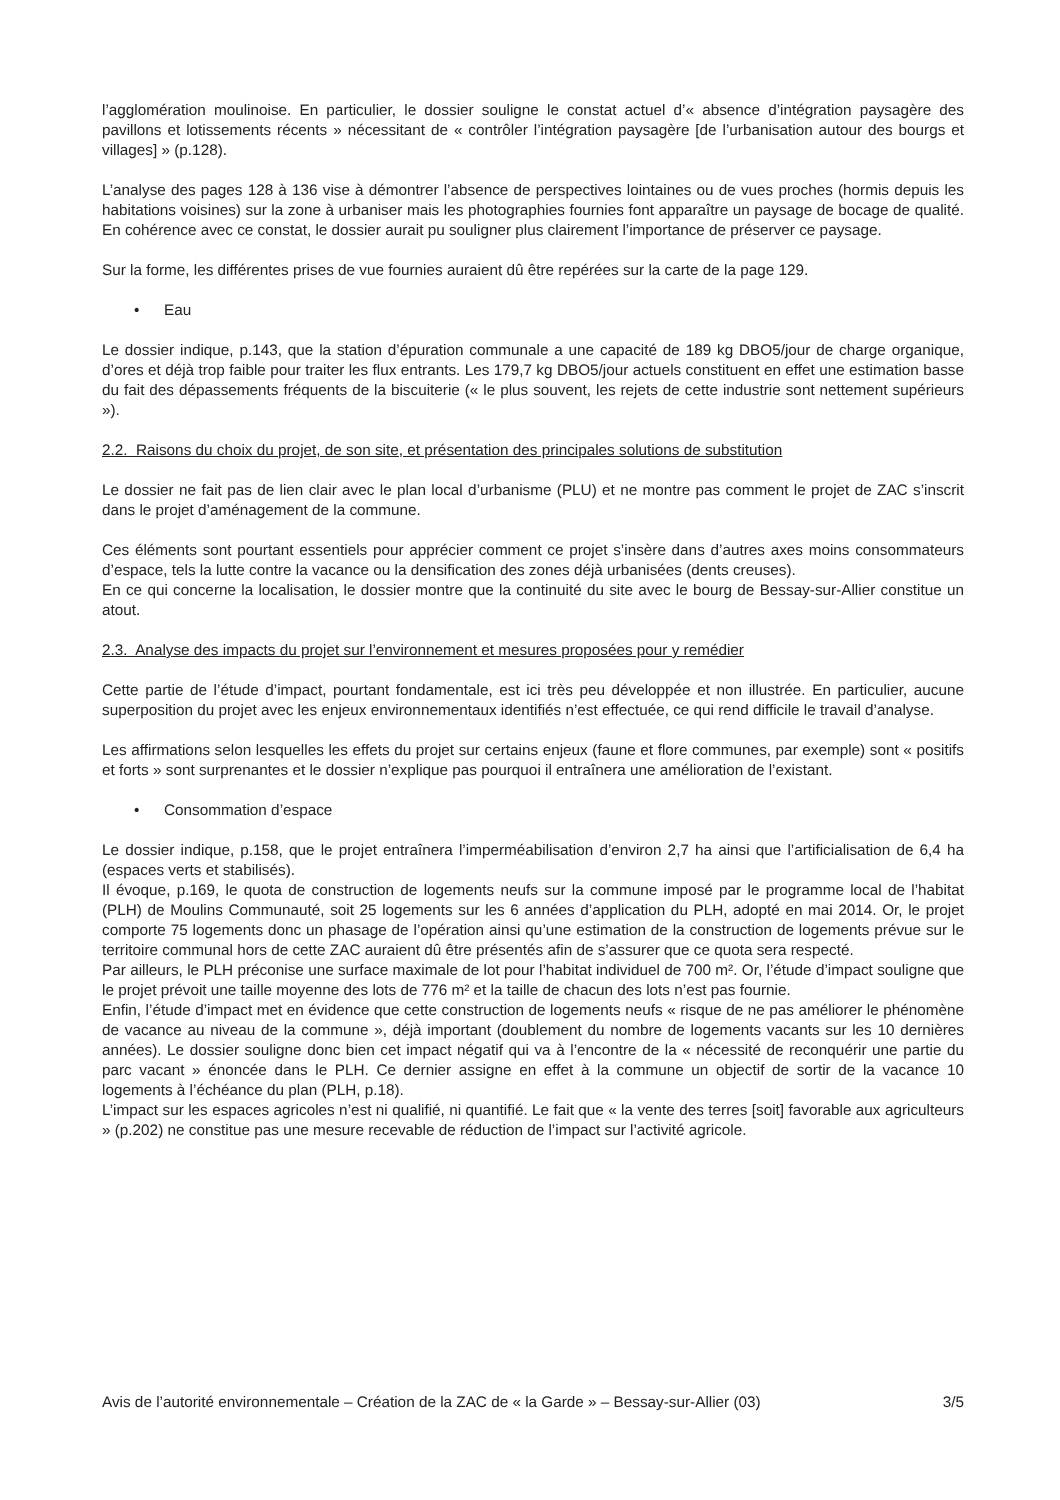l’agglomération moulinoise. En particulier, le dossier souligne le constat actuel d’« absence d’intégration paysagère des pavillons et lotissements récents » nécessitant de « contrôler l’intégration paysagère [de l’urbanisation autour des bourgs et villages] » (p.128).
L’analyse des pages 128 à 136 vise à démontrer l’absence de perspectives lointaines ou de vues proches (hormis depuis les habitations voisines) sur la zone à urbaniser mais les photographies fournies font apparaître un paysage de bocage de qualité. En cohérence avec ce constat, le dossier aurait pu souligner plus clairement l’importance de préserver ce paysage.
Sur la forme, les différentes prises de vue fournies auraient dû être repérées sur la carte de la page 129.
• Eau
Le dossier indique, p.143, que la station d’épuration communale a une capacité de 189 kg DBO5/jour de charge organique, d’ores et déjà trop faible pour traiter les flux entrants. Les 179,7 kg DBO5/jour actuels constituent en effet une estimation basse du fait des dépassements fréquents de la biscuiterie (« le plus souvent, les rejets de cette industrie sont nettement supérieurs »).
2.2. Raisons du choix du projet, de son site, et présentation des principales solutions de substitution
Le dossier ne fait pas de lien clair avec le plan local d’urbanisme (PLU) et ne montre pas comment le projet de ZAC s’inscrit dans le projet d’aménagement de la commune.
Ces éléments sont pourtant essentiels pour apprécier comment ce projet s’insère dans d’autres axes moins consommateurs d’espace, tels la lutte contre la vacance ou la densification des zones déjà urbanisées (dents creuses).
En ce qui concerne la localisation, le dossier montre que la continuité du site avec le bourg de Bessay-sur-Allier constitue un atout.
2.3. Analyse des impacts du projet sur l’environnement et mesures proposées pour y remédier
Cette partie de l’étude d’impact, pourtant fondamentale, est ici très peu développée et non illustrée. En particulier, aucune superposition du projet avec les enjeux environnementaux identifiés n’est effectuée, ce qui rend difficile le travail d’analyse.
Les affirmations selon lesquelles les effets du projet sur certains enjeux (faune et flore communes, par exemple) sont « positifs et forts » sont surprenantes et le dossier n’explique pas pourquoi il entraînera une amélioration de l’existant.
• Consommation d’espace
Le dossier indique, p.158, que le projet entraînera l’imperméabilisation d’environ 2,7 ha ainsi que l’artificialisation de 6,4 ha (espaces verts et stabilisés).
Il évoque, p.169, le quota de construction de logements neufs sur la commune imposé par le programme local de l’habitat (PLH) de Moulins Communauté, soit 25 logements sur les 6 années d’application du PLH, adopté en mai 2014. Or, le projet comporte 75 logements donc un phasage de l’opération ainsi qu’une estimation de la construction de logements prévue sur le territoire communal hors de cette ZAC auraient dû être présentés afin de s’assurer que ce quota sera respecté.
Par ailleurs, le PLH préconise une surface maximale de lot pour l’habitat individuel de 700 m². Or, l’étude d’impact souligne que le projet prévoit une taille moyenne des lots de 776 m² et la taille de chacun des lots n’est pas fournie.
Enfin, l’étude d’impact met en évidence que cette construction de logements neufs « risque de ne pas améliorer le phénomène de vacance au niveau de la commune », déjà important (doublement du nombre de logements vacants sur les 10 dernières années). Le dossier souligne donc bien cet impact négatif qui va à l’encontre de la « nécessité de reconquérir une partie du parc vacant » énoncée dans le PLH. Ce dernier assigne en effet à la commune un objectif de sortir de la vacance 10 logements à l’échéance du plan (PLH, p.18).
L’impact sur les espaces agricoles n’est ni qualifié, ni quantifié. Le fait que « la vente des terres [soit] favorable aux agriculteurs » (p.202) ne constitue pas une mesure recevable de réduction de l’impact sur l’activité agricole.
Avis de l’autorité environnementale – Création de la ZAC de « la Garde » – Bessay-sur-Allier (03) 3/5